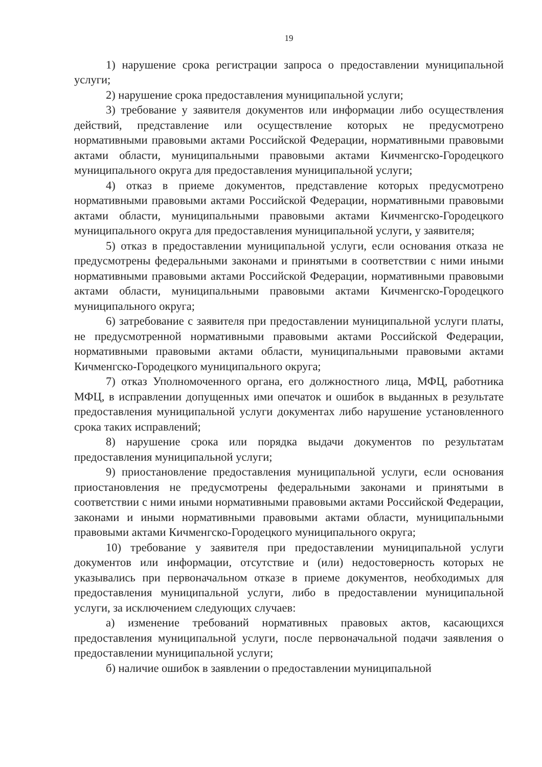19
1) нарушение срока регистрации запроса о предоставлении муниципальной услуги;
2) нарушение срока предоставления муниципальной услуги;
3) требование у заявителя документов или информации либо осуществления действий, представление или осуществление которых не предусмотрено нормативными правовыми актами Российской Федерации, нормативными правовыми актами области, муниципальными правовыми актами Кичменгско-Городецкого муниципального округа для предоставления муниципальной услуги;
4) отказ в приеме документов, представление которых предусмотрено нормативными правовыми актами Российской Федерации, нормативными правовыми актами области, муниципальными правовыми актами Кичменгско-Городецкого муниципального округа для предоставления муниципальной услуги, у заявителя;
5) отказ в предоставлении муниципальной услуги, если основания отказа не предусмотрены федеральными законами и принятыми в соответствии с ними иными нормативными правовыми актами Российской Федерации, нормативными правовыми актами области, муниципальными правовыми актами Кичменгско-Городецкого муниципального округа;
6) затребование с заявителя при предоставлении муниципальной услуги платы, не предусмотренной нормативными правовыми актами Российской Федерации, нормативными правовыми актами области, муниципальными правовыми актами Кичменгско-Городецкого муниципального округа;
7) отказ Уполномоченного органа, его должностного лица, МФЦ, работника МФЦ, в исправлении допущенных ими опечаток и ошибок в выданных в результате предоставления муниципальной услуги документах либо нарушение установленного срока таких исправлений;
8) нарушение срока или порядка выдачи документов по результатам предоставления муниципальной услуги;
9) приостановление предоставления муниципальной услуги, если основания приостановления не предусмотрены федеральными законами и принятыми в соответствии с ними иными нормативными правовыми актами Российской Федерации, законами и иными нормативными правовыми актами области, муниципальными правовыми актами Кичменгско-Городецкого муниципального округа;
10) требование у заявителя при предоставлении муниципальной услуги документов или информации, отсутствие и (или) недостоверность которых не указывались при первоначальном отказе в приеме документов, необходимых для предоставления муниципальной услуги, либо в предоставлении муниципальной услуги, за исключением следующих случаев:
а) изменение требований нормативных правовых актов, касающихся предоставления муниципальной услуги, после первоначальной подачи заявления о предоставлении муниципальной услуги;
б) наличие ошибок в заявлении о предоставлении муниципальной